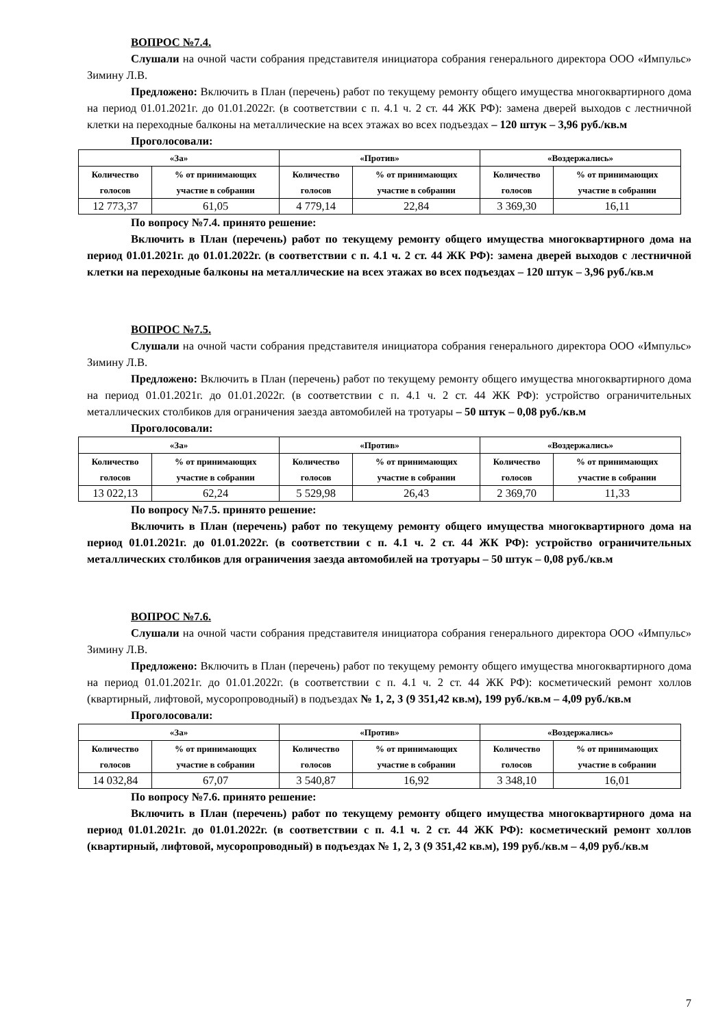ВОПРОС №7.4.
Слушали на очной части собрания представителя инициатора собрания генерального директора ООО «Импульс» Зимину Л.В.
Предложено: Включить в План (перечень) работ по текущему ремонту общего имущества многоквартирного дома на период 01.01.2021г. до 01.01.2022г. (в соответствии с п. 4.1 ч. 2 ст. 44 ЖК РФ): замена дверей выходов с лестничной клетки на переходные балконы на металлические на всех этажах во всех подъездах – 120 штук – 3,96 руб./кв.м
Проголосовали:
| «За» | | «Против» | | «Воздержались» | |
| --- | --- | --- | --- | --- | --- |
| Количество голосов | % от принимающих участие в собрании | Количество голосов | % от принимающих участие в собрании | Количество голосов | % от принимающих участие в собрании |
| 12 773,37 | 61,05 | 4 779,14 | 22,84 | 3 369,30 | 16,11 |
По вопросу №7.4. принято решение:
Включить в План (перечень) работ по текущему ремонту общего имущества многоквартирного дома на период 01.01.2021г. до 01.01.2022г. (в соответствии с п. 4.1 ч. 2 ст. 44 ЖК РФ): замена дверей выходов с лестничной клетки на переходные балконы на металлические на всех этажах во всех подъездах – 120 штук – 3,96 руб./кв.м
ВОПРОС №7.5.
Слушали на очной части собрания представителя инициатора собрания генерального директора ООО «Импульс» Зимину Л.В.
Предложено: Включить в План (перечень) работ по текущему ремонту общего имущества многоквартирного дома на период 01.01.2021г. до 01.01.2022г. (в соответствии с п. 4.1 ч. 2 ст. 44 ЖК РФ): устройство ограничительных металлических столбиков для ограничения заезда автомобилей на тротуары – 50 штук – 0,08 руб./кв.м
Проголосовали:
| «За» | | «Против» | | «Воздержались» | |
| --- | --- | --- | --- | --- | --- |
| Количество голосов | % от принимающих участие в собрании | Количество голосов | % от принимающих участие в собрании | Количество голосов | % от принимающих участие в собрании |
| 13 022,13 | 62,24 | 5 529,98 | 26,43 | 2 369,70 | 11,33 |
По вопросу №7.5. принято решение:
Включить в План (перечень) работ по текущему ремонту общего имущества многоквартирного дома на период 01.01.2021г. до 01.01.2022г. (в соответствии с п. 4.1 ч. 2 ст. 44 ЖК РФ): устройство ограничительных металлических столбиков для ограничения заезда автомобилей на тротуары – 50 штук – 0,08 руб./кв.м
ВОПРОС №7.6.
Слушали на очной части собрания представителя инициатора собрания генерального директора ООО «Импульс» Зимину Л.В.
Предложено: Включить в План (перечень) работ по текущему ремонту общего имущества многоквартирного дома на период 01.01.2021г. до 01.01.2022г. (в соответствии с п. 4.1 ч. 2 ст. 44 ЖК РФ): косметический ремонт холлов (квартирный, лифтовой, мусоропроводный) в подъездах № 1, 2, 3 (9 351,42 кв.м), 199 руб./кв.м – 4,09 руб./кв.м
Проголосовали:
| «За» | | «Против» | | «Воздержались» | |
| --- | --- | --- | --- | --- | --- |
| Количество голосов | % от принимающих участие в собрании | Количество голосов | % от принимающих участие в собрании | Количество голосов | % от принимающих участие в собрании |
| 14 032,84 | 67,07 | 3 540,87 | 16,92 | 3 348,10 | 16,01 |
По вопросу №7.6. принято решение:
Включить в План (перечень) работ по текущему ремонту общего имущества многоквартирного дома на период 01.01.2021г. до 01.01.2022г. (в соответствии с п. 4.1 ч. 2 ст. 44 ЖК РФ): косметический ремонт холлов (квартирный, лифтовой, мусоропроводный) в подъездах № 1, 2, 3 (9 351,42 кв.м), 199 руб./кв.м – 4,09 руб./кв.м
7